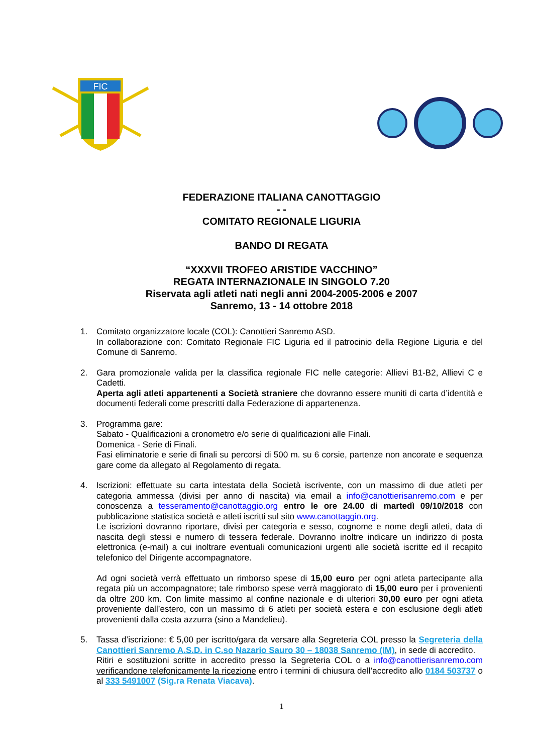FIC
FEDERAZIONE ITALIANA CANOTTAGGIO
- -
COMITATO REGIONALE LIGURIA
BANDO DI REGATA
“XXXVII TROFEO ARISTIDE VACCHINO”
REGATA INTERNAZIONALE IN SINGOLO 7.20
Riservata agli atleti nati negli anni 2004-2005-2006 e 2007
Sanremo, 13 - 14 ottobre 2018
1. Comitato organizzatore locale (COL): Canottieri Sanremo ASD.
In collaborazione con: Comitato Regionale FIC Liguria ed il patrocinio della Regione Liguria e del Comune di Sanremo.
2. Gara promozionale valida per la classifica regionale FIC nelle categorie: Allievi B1-B2, Allievi C e Cadetti.
Aperta agli atleti appartenenti a Società straniere che dovranno essere muniti di carta d’identità e documenti federali come prescritti dalla Federazione di appartenenza.
3. Programma gare:
Sabato - Qualificazioni a cronometro e/o serie di qualificazioni alle Finali.
Domenica - Serie di Finali.
Fasi eliminatorie e serie di finali su percorsi di 500 m. su 6 corsie, partenze non ancorate e sequenza gare come da allegato al Regolamento di regata.
4. Iscrizioni: effettuate su carta intestata della Società iscrivente, con un massimo di due atleti per categoria ammessa (divisi per anno di nascita) via email a info@canottierisanremo.com e per conoscenza a tesseramento@canottaggio.org entro le ore 24.00 di martedì 09/10/2018 con pubblicazione statistica società e atleti iscritti sul sito www.canottaggio.org.
Le iscrizioni dovranno riportare, divisi per categoria e sesso, cognome e nome degli atleti, data di nascita degli stessi e numero di tessera federale. Dovranno inoltre indicare un indirizzo di posta elettronica (e-mail) a cui inoltrare eventuali comunicazioni urgenti alle società iscritte ed il recapito telefonico del Dirigente accompagnatore.
Ad ogni società verrà effettuato un rimborso spese di 15,00 euro per ogni atleta partecipante alla regata più un accompagnatore; tale rimborso spese verrà maggiorato di 15,00 euro per i provenienti da oltre 200 km. Con limite massimo al confine nazionale e di ulteriori 30,00 euro per ogni atleta proveniente dall’estero, con un massimo di 6 atleti per società estera e con esclusione degli atleti provenienti dalla costa azzurra (sino a Mandelieu).
5. Tassa d’iscrizione: € 5,00 per iscritto/gara da versare alla Segreteria COL presso la Segreteria della Canottieri Sanremo A.S.D. in C.so Nazario Sauro 30 – 18038 Sanremo (IM), in sede di accredito.
Ritiri e sostituzioni scritte in accredito presso la Segreteria COL o a info@canottierisanremo.com verificandone telefonicamente la ricezione entro i termini di chiusura dell’accredito allo 0184 503737 o al 333 5491007 (Sig.ra Renata Viacava).
1